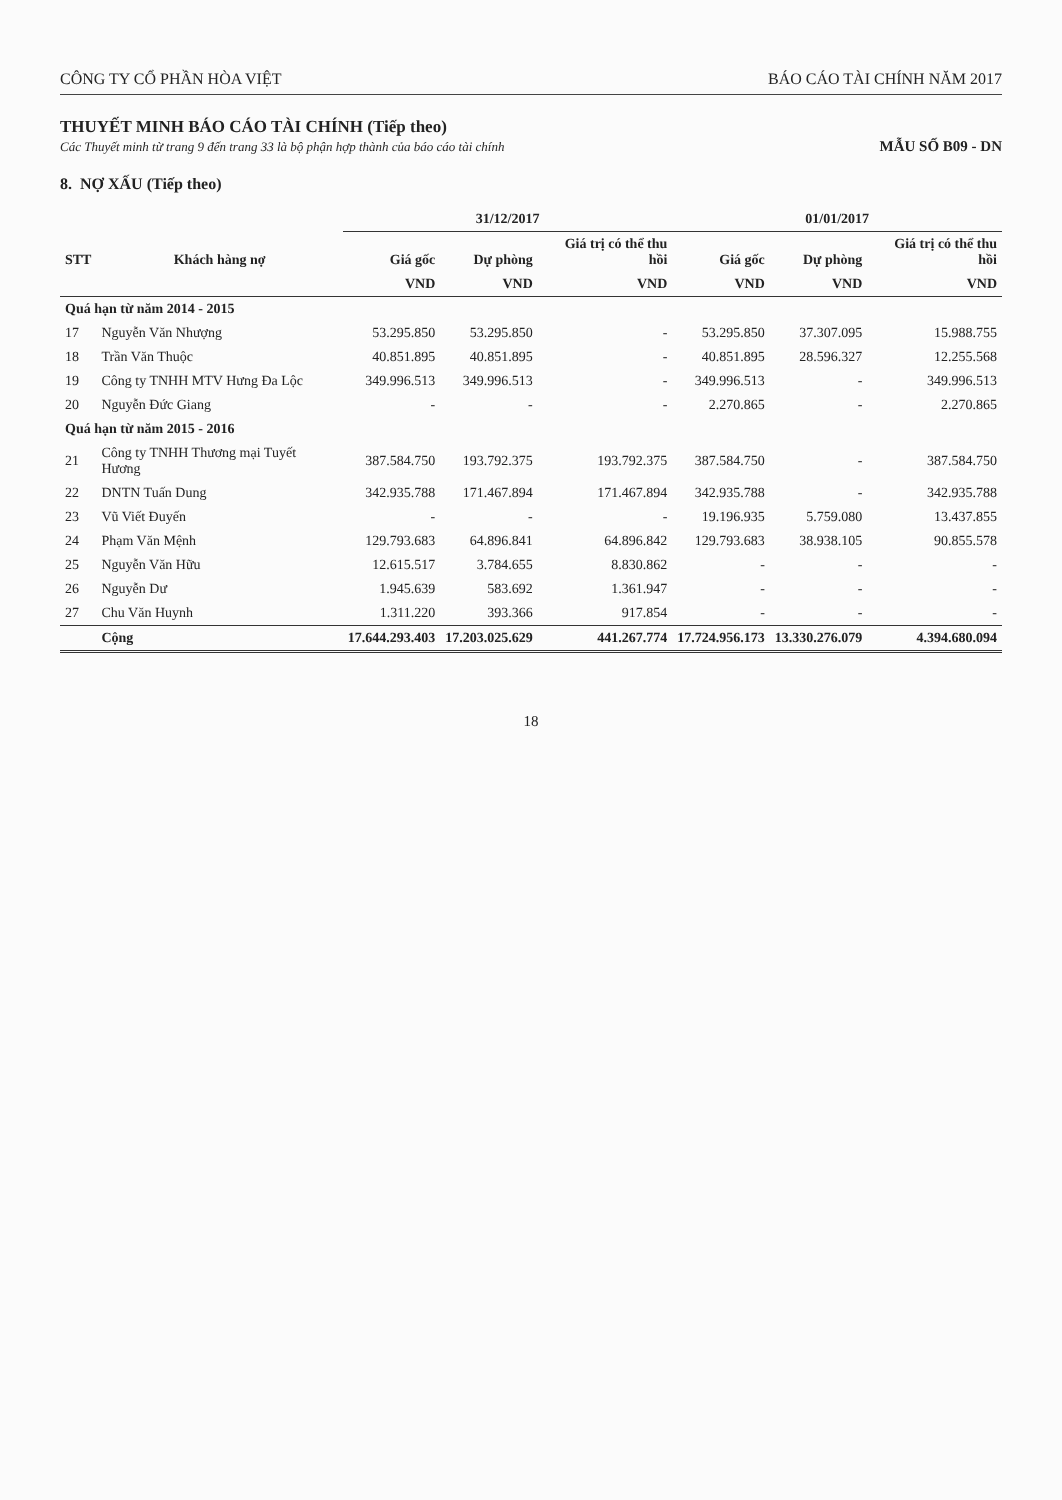CÔNG TY CỔ PHẦN HÒA VIỆT BÁO CÁO TÀI CHÍNH NĂM 2017
THUYẾT MINH BÁO CÁO TÀI CHÍNH (Tiếp theo)
Các Thuyết minh từ trang 9 đến trang 33 là bộ phận hợp thành của báo cáo tài chính
MẪU SỐ B09 - DN
8. NỢ XẤU (Tiếp theo)
| STT | Khách hàng nợ | 31/12/2017 | | | 01/01/2017 | | |
| --- | --- | --- | --- | --- | --- | --- | --- |
| | | Giá gốc | Dự phòng | Giá trị có thể thu hồi | Giá gốc | Dự phòng | Giá trị có thể thu hồi |
| | | VND | VND | VND | VND | VND | VND |
| Quá hạn từ năm 2014 - 2015 | | | | | | | |
| 17 | Nguyễn Văn Nhượng | 53.295.850 | 53.295.850 | - | 53.295.850 | 37.307.095 | 15.988.755 |
| 18 | Trần Văn Thuộc | 40.851.895 | 40.851.895 | - | 40.851.895 | 28.596.327 | 12.255.568 |
| 19 | Công ty TNHH MTV Hưng Đa Lộc | 349.996.513 | 349.996.513 | - | 349.996.513 | - | 349.996.513 |
| 20 | Nguyễn Đức Giang | - | - | - | 2.270.865 | - | 2.270.865 |
| Quá hạn từ năm 2015 - 2016 | | | | | | | |
| 21 | Công ty TNHH Thương mại Tuyết Hương | 387.584.750 | 193.792.375 | 193.792.375 | 387.584.750 | - | 387.584.750 |
| 22 | DNTN Tuấn Dung | 342.935.788 | 171.467.894 | 171.467.894 | 342.935.788 | - | 342.935.788 |
| 23 | Vũ Viết Đuyến | - | - | - | 19.196.935 | 5.759.080 | 13.437.855 |
| 24 | Phạm Văn Mệnh | 129.793.683 | 64.896.841 | 64.896.842 | 129.793.683 | 38.938.105 | 90.855.578 |
| 25 | Nguyễn Văn Hữu | 12.615.517 | 3.784.655 | 8.830.862 | - | - | - |
| 26 | Nguyễn Dư | 1.945.639 | 583.692 | 1.361.947 | - | - | - |
| 27 | Chu Văn Huynh | 1.311.220 | 393.366 | 917.854 | - | - | - |
| | Cộng | 17.644.293.403 | 17.203.025.629 | 441.267.774 | 17.724.956.173 | 13.330.276.079 | 4.394.680.094 |
18